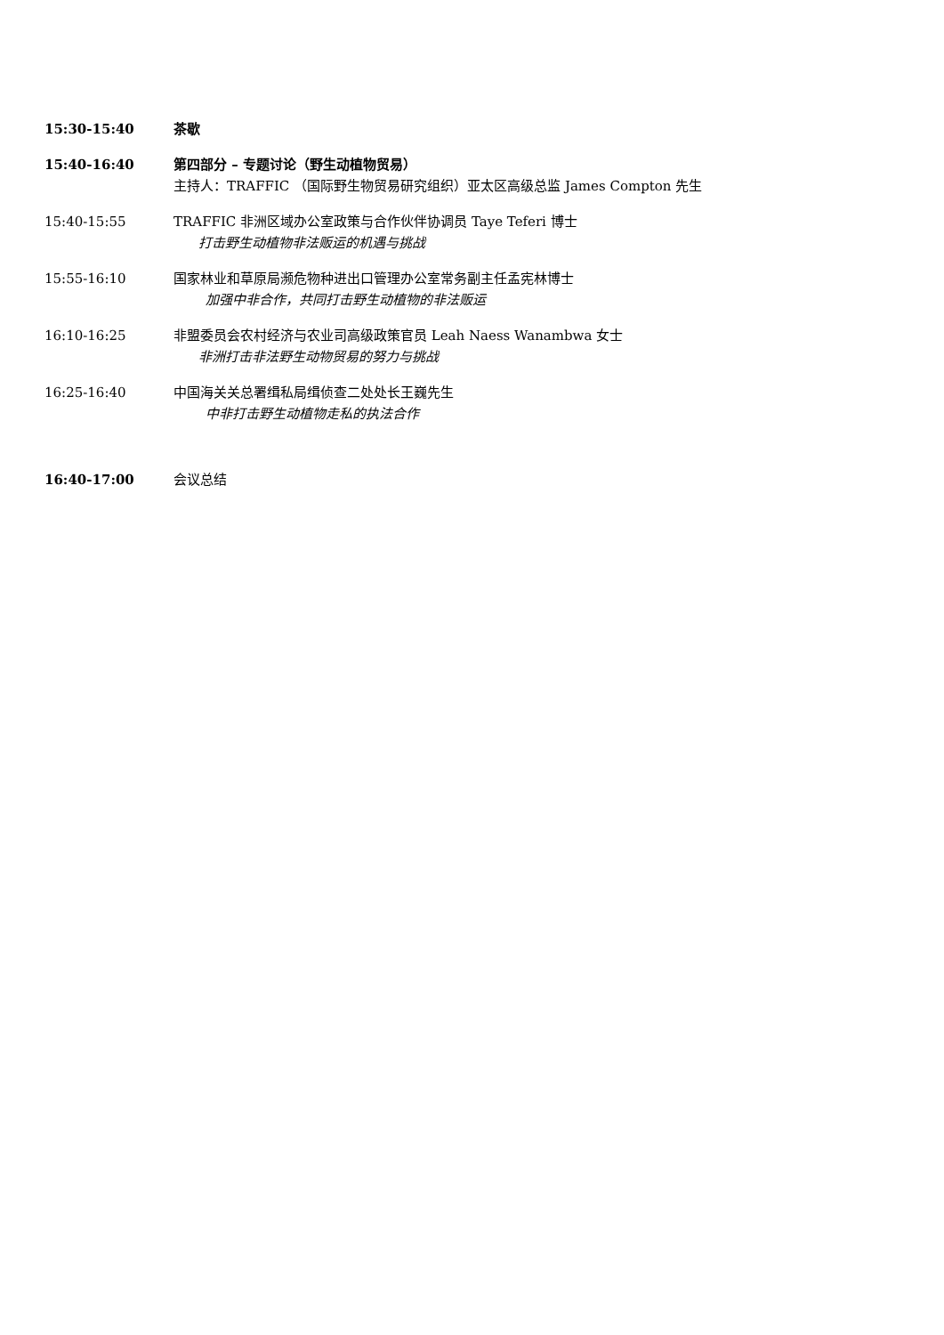15:30-15:40 茶歇
15:40-16:40 第四部分 – 专题讨论（野生动植物贸易）
主持人：TRAFFIC （国际野生物贸易研究组织）亚太区高级总监 James Compton 先生
15:40-15:55 TRAFFIC 非洲区域办公室政策与合作伙伴协调员 Taye Teferi 博士
打击野生动植物非法贩运的机遇与挑战
15:55-16:10 国家林业和草原局濒危物种进出口管理办公室常务副主任孟宪林博士
加强中非合作，共同打击野生动植物的非法贩运
16:10-16:25 非盟委员会农村经济与农业司高级政策官员 Leah Naess Wanambwa 女士
非洲打击非法野生动物贸易的努力与挑战
16:25-16:40 中国海关关总署缉私局缉侦查二处处长王巍先生
中非打击野生动植物走私的执法合作
16:40-17:00 会议总结